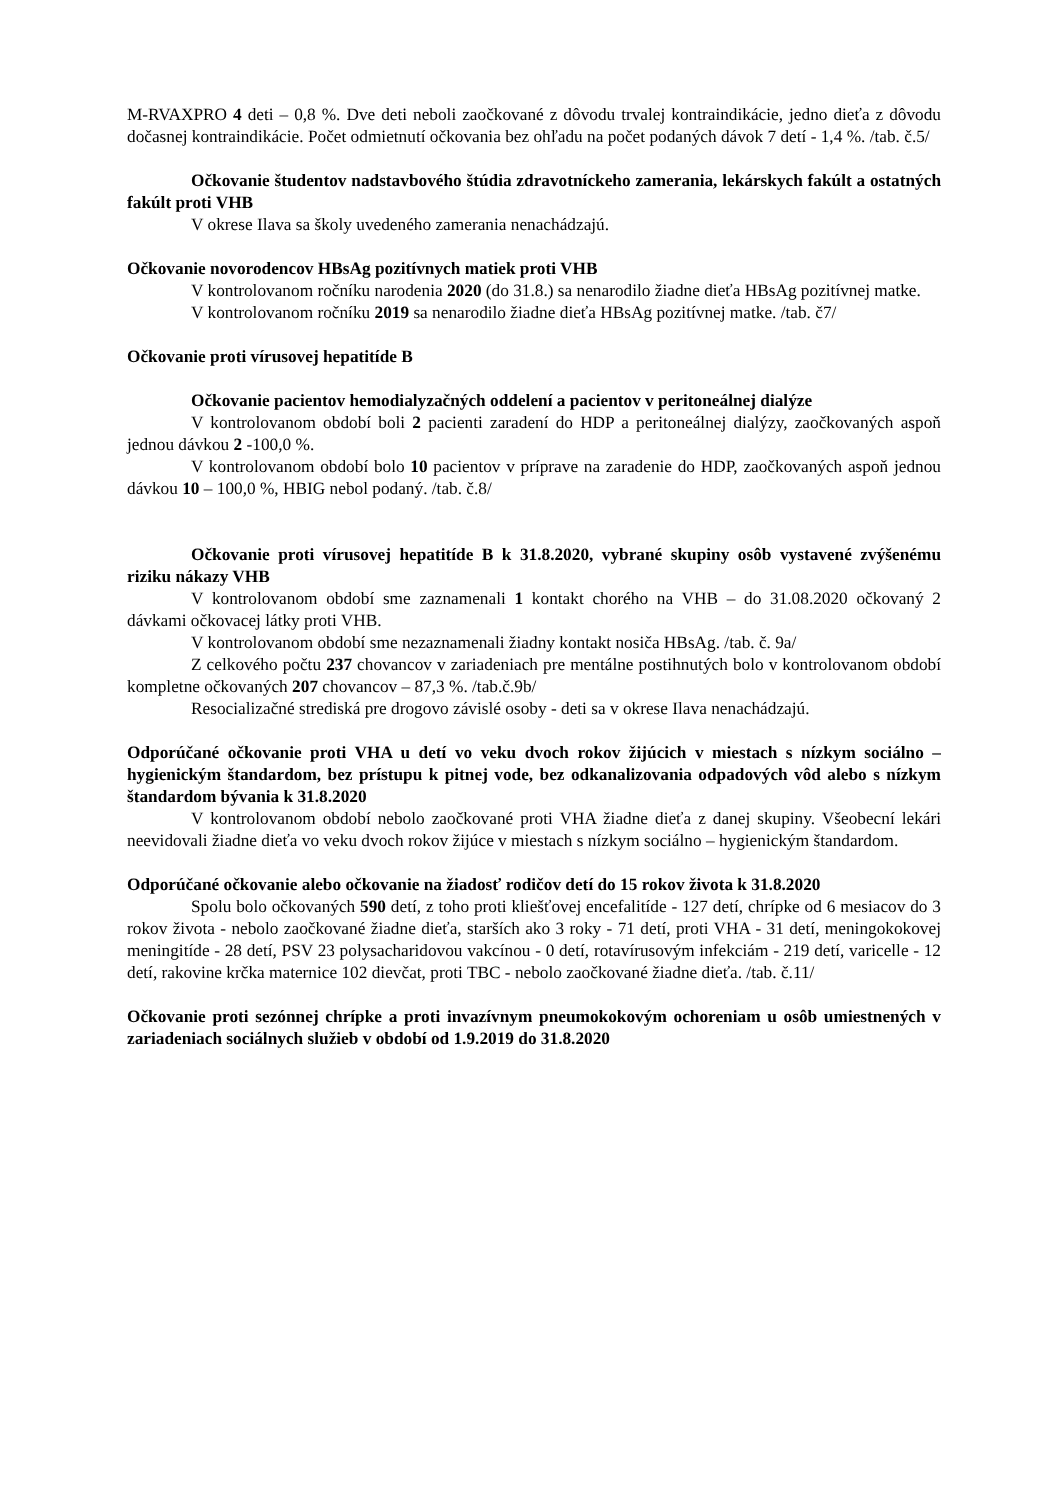M-RVAXPRO 4 deti – 0,8 %. Dve deti neboli zaočkované z dôvodu trvalej kontraindikácie, jedno dieťa z dôvodu dočasnej kontraindikácie. Počet odmietnutí očkovania bez ohľadu na počet podaných dávok 7 detí - 1,4 %. /tab. č.5/
Očkovanie študentov nadstavbového štúdia zdravotníckeho zamerania, lekárskych fakúlt a ostatných fakúlt proti VHB
V okrese Ilava sa školy uvedeného zamerania nenachádzajú.
Očkovanie novorodencov HBsAg pozitívnych matiek proti VHB
V kontrolovanom ročníku narodenia 2020 (do 31.8.) sa nenarodilo žiadne dieťa HBsAg pozitívnej matke.
V kontrolovanom ročníku 2019 sa nenarodilo žiadne dieťa HBsAg pozitívnej matke. /tab. č7/
Očkovanie proti vírusovej hepatitíde B
Očkovanie pacientov hemodialyzačných oddelení a pacientov v peritoneálnej dialýze
V kontrolovanom období boli 2 pacienti zaradení do HDP a peritoneálnej dialýzy, zaočkovaných aspoň jednou dávkou 2 -100,0 %.
V kontrolovanom období bolo 10 pacientov v príprave na zaradenie do HDP, zaočkovaných aspoň jednou dávkou 10 – 100,0 %, HBIG nebol podaný. /tab. č.8/
Očkovanie proti vírusovej hepatitíde B k 31.8.2020, vybrané skupiny osôb vystavené zvýšenému riziku nákazy VHB
V kontrolovanom období sme zaznamenali 1 kontakt chorého na VHB – do 31.08.2020 očkovaný 2 dávkami očkovacej látky proti VHB.
V kontrolovanom období sme nezaznamenali žiadny kontakt nosiča HBsAg. /tab. č. 9a/
Z celkového počtu 237 chovancov v zariadeniach pre mentálne postihnutých bolo v kontrolovanom období kompletne očkovaných 207 chovancov – 87,3 %. /tab.č.9b/
Resocializačné strediská pre drogovo závislé osoby - deti sa v okrese Ilava nenachádzajú.
Odporúčané očkovanie proti VHA u detí vo veku dvoch rokov žijúcich v miestach s nízkym sociálno – hygienickým štandardom, bez prístupu k pitnej vode, bez odkanalizovania odpadových vôd alebo s nízkym štandardom bývania k 31.8.2020
V kontrolovanom období nebolo zaočkované proti VHA žiadne dieťa z danej skupiny. Všeobecní lekári neevidovali žiadne dieťa vo veku dvoch rokov žijúce v miestach s nízkym sociálno – hygienickým štandardom.
Odporúčané očkovanie alebo očkovanie na žiadosť rodičov detí do 15 rokov života k 31.8.2020
Spolu bolo očkovaných 590 detí, z toho proti kliešťovej encefalitíde - 127 detí, chrípke od 6 mesiacov do 3 rokov života - nebolo zaočkované žiadne dieťa, starších ako 3 roky - 71 detí, proti VHA - 31 detí, meningokokovej meningitíde - 28 detí, PSV 23 polysacharidovou vakcínou - 0 detí, rotavírusovým infekciám - 219 detí, varicelle - 12 detí, rakovine krčka maternice 102 dievčat, proti TBC - nebolo zaočkované žiadne dieťa. /tab. č.11/
Očkovanie proti sezónnej chrípke a proti invazívnym pneumokokovým ochoreniam u osôb umiestnených v zariadeniach sociálnych služieb v období od 1.9.2019 do 31.8.2020